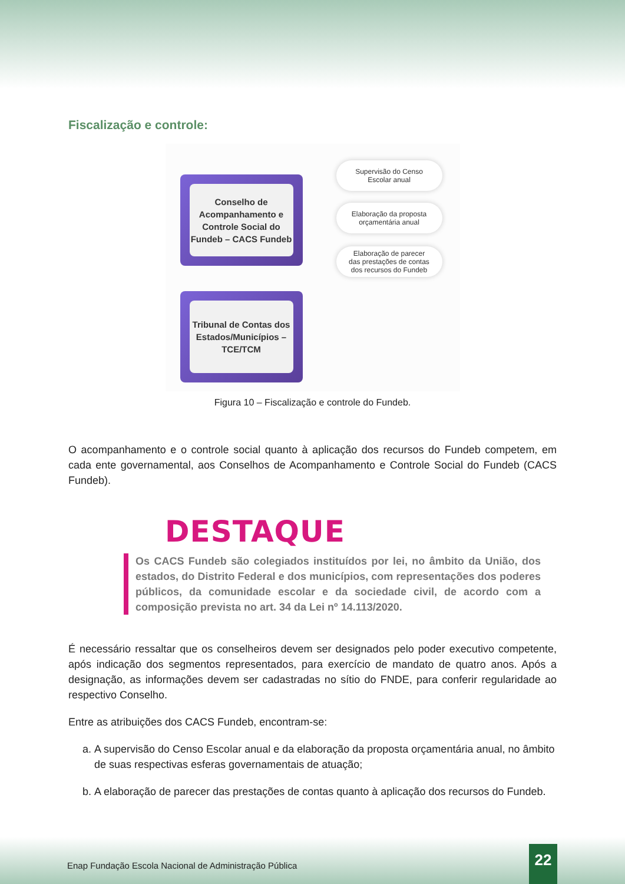Fiscalização e controle:
Conselho de Acompanhamento e Controle Social do Fundeb – CACS Fundeb
Supervisão do Censo
Escolar anual
Elaboração da proposta
orçamentária anual
Elaboração de parecer
das prestações de contas
dos recursos do Fundeb
Tribunal de Contas dos Estados/Municípios – TCE/TCM
Figura 10 – Fiscalização e controle do Fundeb.
O acompanhamento e o controle social quanto à aplicação dos recursos do Fundeb competem, em cada ente governamental, aos Conselhos de Acompanhamento e Controle Social do Fundeb (CACS Fundeb).
DESTAQUE
Os CACS Fundeb são colegiados instituídos por lei, no âmbito da União, dos estados, do Distrito Federal e dos municípios, com representações dos poderes públicos, da comunidade escolar e da sociedade civil, de acordo com a composição prevista no art. 34 da Lei nº 14.113/2020.
É necessário ressaltar que os conselheiros devem ser designados pelo poder executivo competente, após indicação dos segmentos representados, para exercício de mandato de quatro anos. Após a designação, as informações devem ser cadastradas no sítio do FNDE, para conferir regularidade ao respectivo Conselho.
Entre as atribuições dos CACS Fundeb, encontram-se:
a. A supervisão do Censo Escolar anual e da elaboração da proposta orçamentária anual, no âmbito de suas respectivas esferas governamentais de atuação;
b. A elaboração de parecer das prestações de contas quanto à aplicação dos recursos do Fundeb.
Enap Fundação Escola Nacional de Administração Pública
22